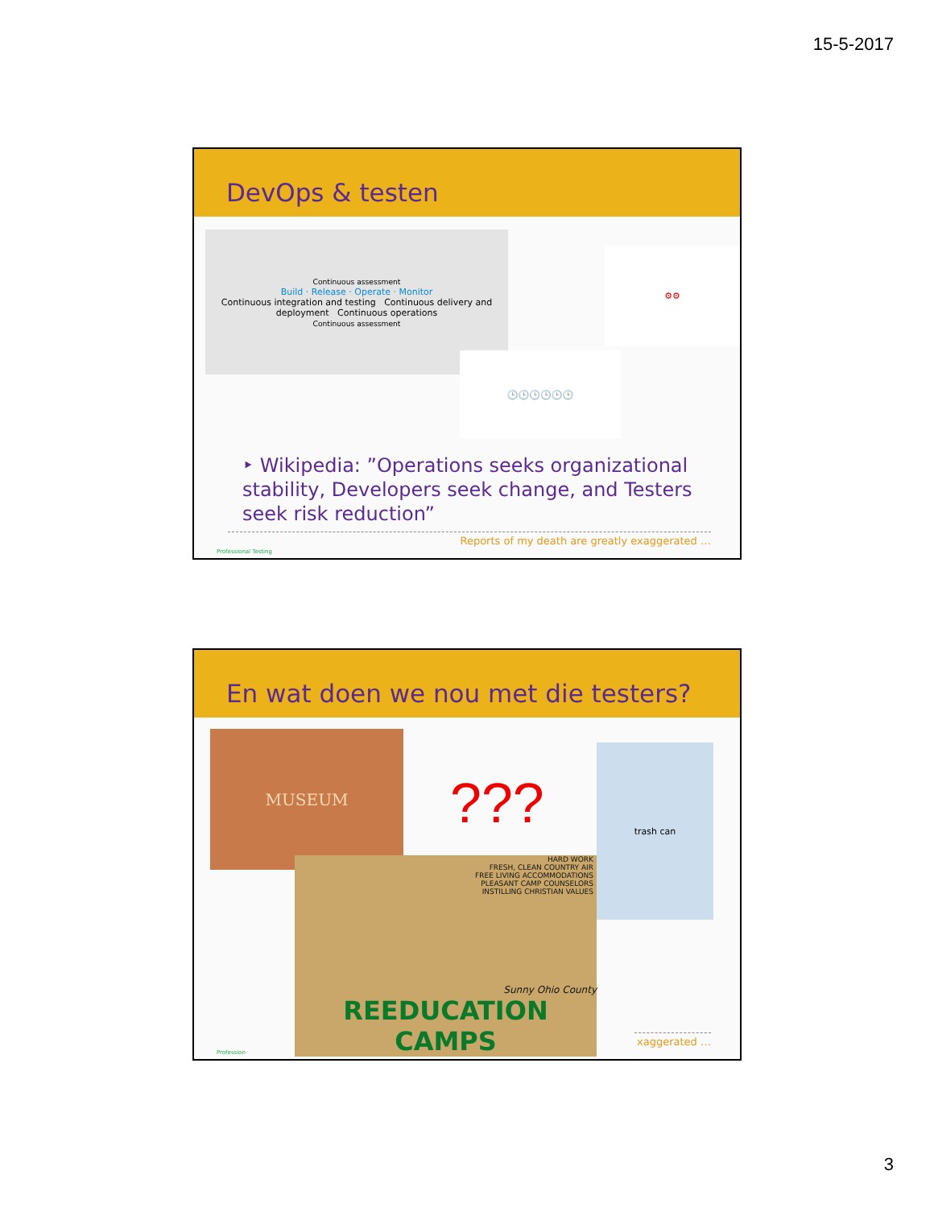15-5-2017
DevOps & testen
Continuous assessment
Build · Release · Operate · Monitor
Continuous integration and testing Continuous delivery and deployment Continuous operations
Continuous assessment
⚙⚙
🕒🕒🕒🕒🕒🕒
‣ Wikipedia: ”Operations seeks organizational stability, Developers seek change, and Testers seek risk reduction”
Professional Testing
Reports of my death are greatly exaggerated …
En wat doen we nou met die testers?
MUSEUM
???
trash can
HARD WORK
FRESH, CLEAN COUNTRY AIR
FREE LIVING ACCOMMODATIONS
PLEASANT CAMP COUNSELORS
INSTILLING CHRISTIAN VALUES
Sunny Ohio County
REEDUCATION CAMPS
Profession
xaggerated …
3